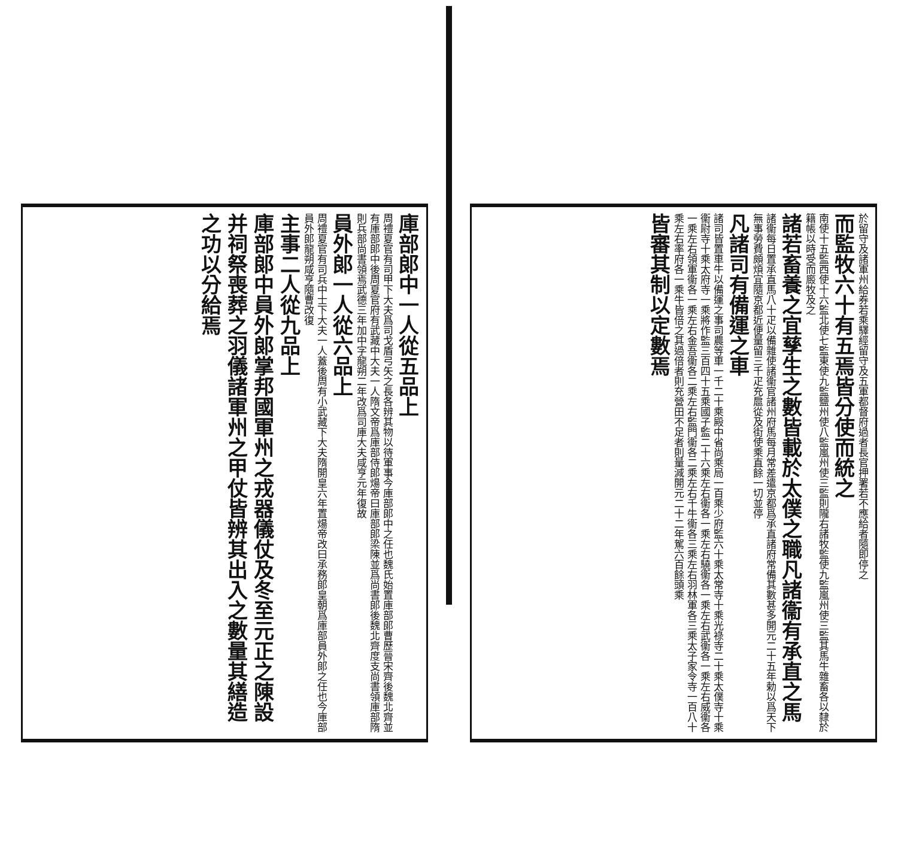於留守及諸軍州給券若乘驛經留守及五軍都督府過者長官押署若不應給者隨即停之
而監牧六十有五焉皆分使而統之
南使十五監西使十六監北使七監東使九監鹽州使八監嵐州使三監則隴右諸牧監使九監嵐州使三監其馬牛雜畜各以隸於籍帳以時受而廄牧及之
諸若畜養之宜孳生之數皆載於太僕之職凡諸衞有承直之馬
諸衞每日置承直馬八十疋以備雜使諸衞官諸州府馬每月常差遣京都爲承直諸府常備其數甚多開元二十五年勅以爲天下無事勞費頗煩宜隨京都近便量留三千疋充扈從及街使乘直餘一切並停
凡諸司有備運之車
諸司皆置車牛以備運之事司農等車一千二十乘殿中省尚乘局一百乘少府監六十乘太常寺十乘光祿寺二十乘太僕寺十乘衞尉寺十乘太府寺一乘將作監三百四十五乘國子監二十六乘左右衞各一乘左右驍衞各一乘左右武衞各一乘左右威衞各一乘左右領軍衞各一乘左右金吾衞各二乘左右監門衞各二乘左右千牛衞各三乘左右羽林軍各三乘太子家令寺一百八十乘左右率府各一乘牛皆倍之其過倍者則充營田不足者則量減開元二十二年駕六百餘頭乘
皆審其制以定數焉
庫部郎中一人從五品上
周禮夏官有司甲下大夫爲司戈盾弓矢之長各辨其物以待軍事今庫部郎中之任也魏氏始置庫部郎曹歷晉宋齊後魏北齊並有庫部郎中後周夏官府有武藏中大夫一人隋文帝爲庫部侍郎煬帝曰庫部郎梁陳並爲尚書郎後魏北齊度支尚書領庫部隋則兵部尚書領焉武德三年加中字龍朔二年改爲司庫大夫咸亨元年復故
員外郎一人從六品上
周禮夏官有司兵中士下大夫一人蓋後周有小武藏下大夫隋開皇六年置煬帝改曰承務郎皇朝爲庫部員外郎之任也今庫部員外郎龍朔咸亨隨曹改復
主事二人從九品上
庫部郎中員外郎掌邦國軍州之戎器儀仗及冬至元正之陳設并祠祭喪葬之羽儀諸軍州之甲仗皆辨其出入之數量其繕造之功以分給焉